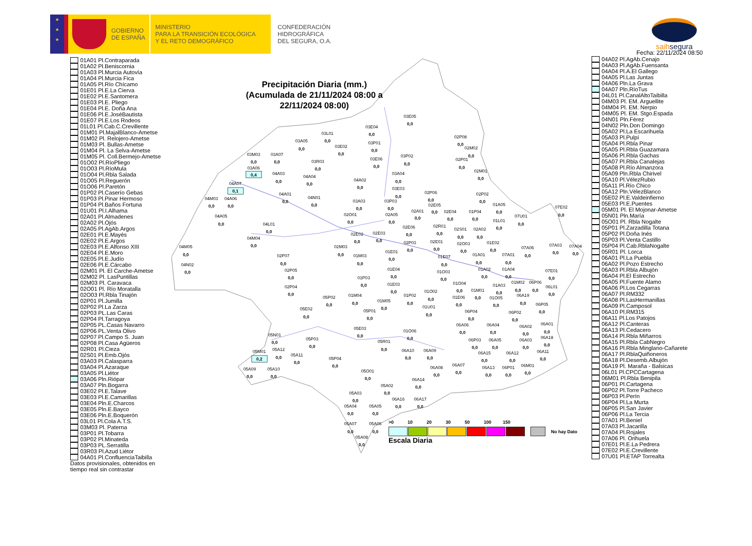★
★
★
GOBIERNO
DE ESPAÑA
MINISTERIO
PARA LA TRANSICIÓN ECOLÓGICA
Y EL RETO DEMOGRÁFICO
CONFEDERACIÓN
HIDROGRÁFICA
DEL SEGURA, O.A.
saih segura
01A01 Pl.Contraparada
01A02 Pl.Beniscornia
01A03 Pl.Murcia Autovía
01A04 Pl.Murcia Fica
01A05 Pl.Río Chícamo
01E01 Pl.E.La Cierva
01E02 Pl.E.Santomera
01E03 Pl.E. Pliego
01E04 Pl.E. Doña Ana
01E06 Pl.E.JoséBautista
01E07 Pl.E.Los Rodeos
01L01 Pl.Cab.C.Crevillente
01M01 Pl.MajalBlanco-Ametse
01M02 Pl. Relojero-Ametse
01M03 Pl. Bullas-Ametse
01M04 Pl. La Selva-Ametse
01M05 Pl. Coll.Bermejo-Ametse
01O02 Pl.RíoPliego
01O03 Pl.RíoMula
01O04 Pl.Rbla Salada
01O05 Pl.Reguerón
01O06 Pl.Paretón
01P02 Pl.Caserío Gebas
01P03 Pl.Pinar Hermoso
01P04 Pl.Baños Fortuna
01U01 Pl.I.Alhama
02A01 Pl.Almadenes
02A02 Pl.Ojós
02A05 Pl.AgAb.Argos
02E01 Pl.E.Mayés
02E02 Pl.E.Argos
02E03 Pl.E.Alfonso XIII
02E04 Pl.E.Moro
02E05 Pl.E.Judío
02E06 Pl.E.Cárcabo
02M01 Pl. El Carche-Ametse
02M02 Pl. LasPuntillas
02M03 Pl. Caravaca
02O01 Pl. Río Moratalla
02O03 Pl.Rbla Tinajón
02P01 Pl.Jumilla
02P02 Pl.La Zarza
02P03 PL.Las Caras
02P04 Pl.Tarragoya
02P05 PL.Casas Navarro
02P06 PL.Venta Olivo
02P07 Pl.Campo S. Juan
02P08 Pl.Casa Agüeros
02R01 Pl.Cieza
02S01 Pl.Emb.Ojós
03A03 Pl.Calasparra
03A04 Pl.Azaraque
03A05 Pl.Liétor
03A06 Pln.Riópar
03A07 Pln.Bogarra
03E02 Pl.E.Talave
03E03 Pl.E.Camarillas
03E04 Pln.E.Charcos
03E05 Pln.E.Bayco
03E06 Pln.E.Boquerón
03L01 Pl.Cola A.T.S.
03M03 Pl. Paterna
03P01 Pl.Tobarra
03P02 Pl.Minateda
03P03 PL.Serratilla
03R03 Pl.Azud Liétor
04A01 Pl.ConfluenciaTaibilla
Datos provisionales, obtenidos en tiempo real sin contrastar
03E05
0,0
03E04
0,0
03L01
0,0
03A05
0,0
03E02
0,0
03P01
0,0
03M03
0,0
03A07
0,0
03R03
0,0
03E06
0,0
03P02
0,0
02P08
0,0
02M02
0,0
02P01
0,0
03A06
0,4
04A03
0,0
04A04
0,0
03A04
0,0
02M01
0,0
04A02
0,0
03E03
0,0
04A07
0,1
04A01
0,0
04M03
0,0
04A06
0,0
04N01
0,0
03A03
0,0
03P03
0,0
02P06
0,0
02P02
0,0
02E05
0,0
01A05
0,0
07E02
0,0
02A01
0,0
02E04
0,0
01P04
0,0
04A05
0,0
02O01
0,0
02A05
0,0
07U01
0,0
01L01
0,0
04L01
0,0
02E06
0,0
02R01
0,0
02S01
0,0
02A02
0,0
04M04
0,0
02E02
0,0
02E03
0,0
02P03
0,0
02E01
0,0
02O03
0,0
01E02
0,0
07A06
0,0
07A03
0,0
07A04
0,0
04M05
0,0
02M03
0,0
01E01
0,0
01A01
0,0
07A01
0,0
02P07
0,0
01M03
0,0
01E07
0,0
04N02
0,0
02P05
0,0
01E04
0,0
01A02
0,0
01A04
0,0
07E01
0,0
01O03
0,0
01P03
0,0
01E03
0,0
01O04
0,0
01A03
0,0
01M02
0,0
06P06
0,0
06L01
0,0
02P04
0,0
01M01
0,0
01P02
0,0
01O02
0,0
01E06
0,0
01O05
0,0
06A19
0,0
05P02
0,0
01M04
0,0
01M05
0,0
06P05
0,0
05E02
0,0
05P01
0,0
01U01
0,0
06P04
0,0
06P02
0,0
06A06
0,0
06A04
0,0
06A02
0,0
06A01
0,0
05E03
0,0
01O06
0,0
05N01
0,0
05P03
0,0
06P03
0,0
06A05
0,0
06A03
0,0
06A18
0,0
05R01
0,0
05M01
0,2
05A12
0,0
06A10
0,0
06A09
0,0
06A15
0,0
06A12
0,0
06A11
0,0
05A11
0,0
05P04
0,0
06A13
0,0
06P01
0,0
06M01
0,0
06A07
0,0
06A08
0,0
05A09
0,0
05A10
0,0
05O01
0,0
06A14
0,0
05A02
0,0
05A03
0,0
06A16
0,0
06A17
0,0
05A04
0,0
05A05
0,0
05A07
0,0
05A06
0,0
05A08
0,0
Precipitación Diaria (mm.)
(Acumulada de 21/11/2024 08:00 a
22/11/2024 08:00)
Fecha: 22/11/2024 08:50
04A02 Pl.AgAb.Cenajo
04A03 Pl.AgAb.Fuensanta
04A04 Pl.A.El Gallego
04A05 Pl.Las Juntas
04A06 Pln.La Grava
04A07 Pln.RíoTus
04L01 Pl.CanalAltoTaibilla
04M03 Pl. EM. Arguellite
04M04 Pl. EM. Nerpio
04M05 Pl. EM. Stgo.Espada
04N01 Pln.Férez
04N02 Pln.Don Domingo
05A02 Pl.La Escarihuela
05A03 Pl.Pulpí
05A04 Pl.Rbla Pinar
05A05 Pl.Rbla Guazamara
05A06 Pl.Rbla Gachas
05A07 Pl.Rbla Canalejas
05A08 Pl.Río Almanzora
05A09 Pln.Rbla Chirivel
05A10 Pl.VélezRubio
05A11 Pl.Río Chico
05A12 Pln.VélezBlanco
05E02 Pl.E.Valdeinfierno
05E03 Pl.E.Puentes
05M01 Pl. El Mojonar-Ametse
05N01 Pln.María
05O01 Pl. Rbla Nogalte
05P01 Pl.Zarzadilla Totana
05P02 Pl.Doña Inés
05P03 Pl.Venta Castillo
05P04 Pl.Cab.RblaNogalte
05R01 Pl. Lorca
06A01 Pl.La Puebla
06A02 Pl.Pozo Estrecho
06A03 Pl.Rbla Albujón
06A04 Pl.El Estrecho
06A05 Pl.Fuente Alamo
06A06 Pl.Los Cegarras
06A07 Pl.RM332
06A08 Pl.LasHermanillas
06A09 Pl.Camposol
06A10 Pl.RM315
06A11 Pl.Los Patojos
06A12 Pl.Canteras
06A13 Pl.Cedacero
06A14 Pl.Rbla Miñarros
06A15 Pl.Rbla CabNegro
06A16 Pl.Rbla Minglano-Cañarete
06A17 Pl.RblaQuiñoneros
06A18 Pl.Desemb.Albujón
06A19 Pl. Maraña - Balsicas
06L01 Pl.CPCCartagena
06M01 Pl.Rbla Benipila
06P01 Pl.Cartagena
06P02 Pl.Torre Pacheco
06P03 Pl.Perín
06P04 Pl.La Murta
06P05 Pl.San Javier
06P06 Pl.La Tercia
07A01 Pl.Beniel
07A03 Pl.Jacarilla
07A04 Pl.Rojales
07A06 Pl. Orihuela
07E01 Pl.E.La Pedrera
07E02 Pl.E.Crevillente
07U01 Pl.ETAP Torrealta
>0 10 20 30 50 100 150
No hay Dato
Escala Diaria